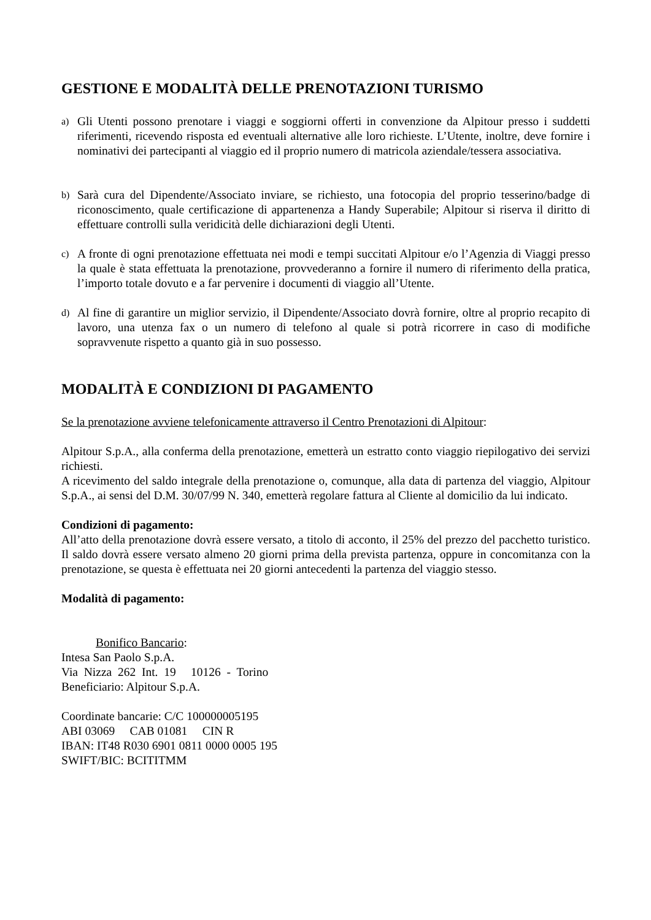GESTIONE E MODALITÀ DELLE PRENOTAZIONI TURISMO
a) Gli Utenti possono prenotare i viaggi e soggiorni offerti in convenzione da Alpitour presso i suddetti riferimenti, ricevendo risposta ed eventuali alternative alle loro richieste. L’Utente, inoltre, deve fornire i nominativi dei partecipanti al viaggio ed il proprio numero di matricola aziendale/tessera associativa.
b) Sarà cura del Dipendente/Associato inviare, se richiesto, una fotocopia del proprio tesserino/badge di riconoscimento, quale certificazione di appartenenza a Handy Superabile; Alpitour si riserva il diritto di effettuare controlli sulla veridicità delle dichiarazioni degli Utenti.
c) A fronte di ogni prenotazione effettuata nei modi e tempi succitati Alpitour e/o l’Agenzia di Viaggi presso la quale è stata effettuata la prenotazione, provvederanno a fornire il numero di riferimento della pratica, l’importo totale dovuto e a far pervenire i documenti di viaggio all’Utente.
d) Al fine di garantire un miglior servizio, il Dipendente/Associato dovrà fornire, oltre al proprio recapito di lavoro, una utenza fax o un numero di telefono al quale si potrà ricorrere in caso di modifiche sopravvenute rispetto a quanto già in suo possesso.
MODALITÀ E CONDIZIONI DI PAGAMENTO
Se la prenotazione avviene telefonicamente attraverso il Centro Prenotazioni di Alpitour:
Alpitour S.p.A., alla conferma della prenotazione, emetterà un estratto conto viaggio riepilogativo dei servizi richiesti.
A ricevimento del saldo integrale della prenotazione o, comunque, alla data di partenza del viaggio, Alpitour S.p.A., ai sensi del D.M. 30/07/99 N. 340, emetterà regolare fattura al Cliente al domicilio da lui indicato.
Condizioni di pagamento:
All’atto della prenotazione dovrà essere versato, a titolo di acconto, il 25% del prezzo del pacchetto turistico. Il saldo dovrà essere versato almeno 20 giorni prima della prevista partenza, oppure in concomitanza con la prenotazione, se questa è effettuata nei 20 giorni antecedenti la partenza del viaggio stesso.
Modalità di pagamento:
Bonifico Bancario:
Intesa San Paolo S.p.A.
Via Nizza 262 Int. 19 10126 - Torino
Beneficiario: Alpitour S.p.A.
Coordinate bancarie: C/C 100000005195
ABI 03069 CAB 01081 CIN R
IBAN: IT48 R030 6901 0811 0000 0005 195
SWIFT/BIC: BCITITMM